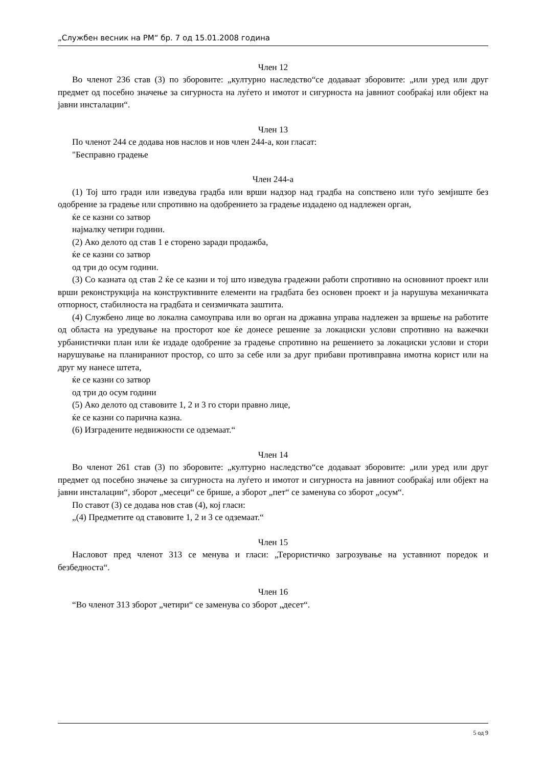„Службен весник на РМ“ бр. 7 од 15.01.2008 година
Член 12
Во членот 236 став (3) по зборовите: „културно наследство“се додаваат зборовите: „или уред или друг предмет од посебно значење за сигурноста на луѓето и имотот и сигурноста на јавниот сообраќај или објект на јавни инсталации“.
Член 13
По членот 244 се додава нов наслов и нов член 244-а, кои гласат:
"Бесправно градење
Член 244-а
(1) Тој што гради или изведува градба или врши надзор над градба на сопствено или туѓо земјиште без одобрение за градење или спротивно на одобрението за градење издадено од надлежен орган,
ќе се казни со затвор
најмалку четири години.
(2) Ако делото од став 1 е сторено заради продажба,
ќе се казни со затвор
од три до осум години.
(3) Со казната од став 2 ќе се казни и тој што изведува градежни работи спротивно на основниот проект или врши реконструкција на конструктивните елементи на градбата без основен проект и ја нарушува механичката отпорност, стабилноста на градбата и сеизмичката заштита.
(4) Службено лице во локална самоуправа или во орган на државна управа надлежен за вршење на работите од областа на уредување на просторот кое ќе донесе решение за локациски услови спротивно на важечки урбанистички план или ќе издаде одобрение за градење спротивно на решението за локациски услови и стори нарушување на планираниот простор, со што за себе или за друг прибави противправна имотна корист или на друг му нанесе штета,
ќе се казни со затвор
од три до осум години
(5) Ако делото од ставовите 1, 2 и 3 го стори правно лице,
ќе се казни со парична казна.
(6) Изградените недвижности се одземаат.“
Член 14
Во членот 261 став (3) по зборовите: „културно наследство“се додаваат зборовите: „или уред или друг предмет од посебно значење за сигурноста на луѓето и имотот и сигурноста на јавниот сообраќај или објект на јавни инсталации“, зборот „месеци“ се брише, а зборот „пет“ се заменува со зборот „осум“.
По ставот (3) се додава нов став (4), кој гласи:
„(4) Предметите од ставовите 1, 2 и 3 се одземаат.“
Член 15
Насловот пред членот 313 се менува и гласи: „Терористичко загрозување на уставниот поредок и безбедноста“.
Член 16
“Во членот 313 зборот „четири“ се заменува со зборот „десет“.
5 од 9